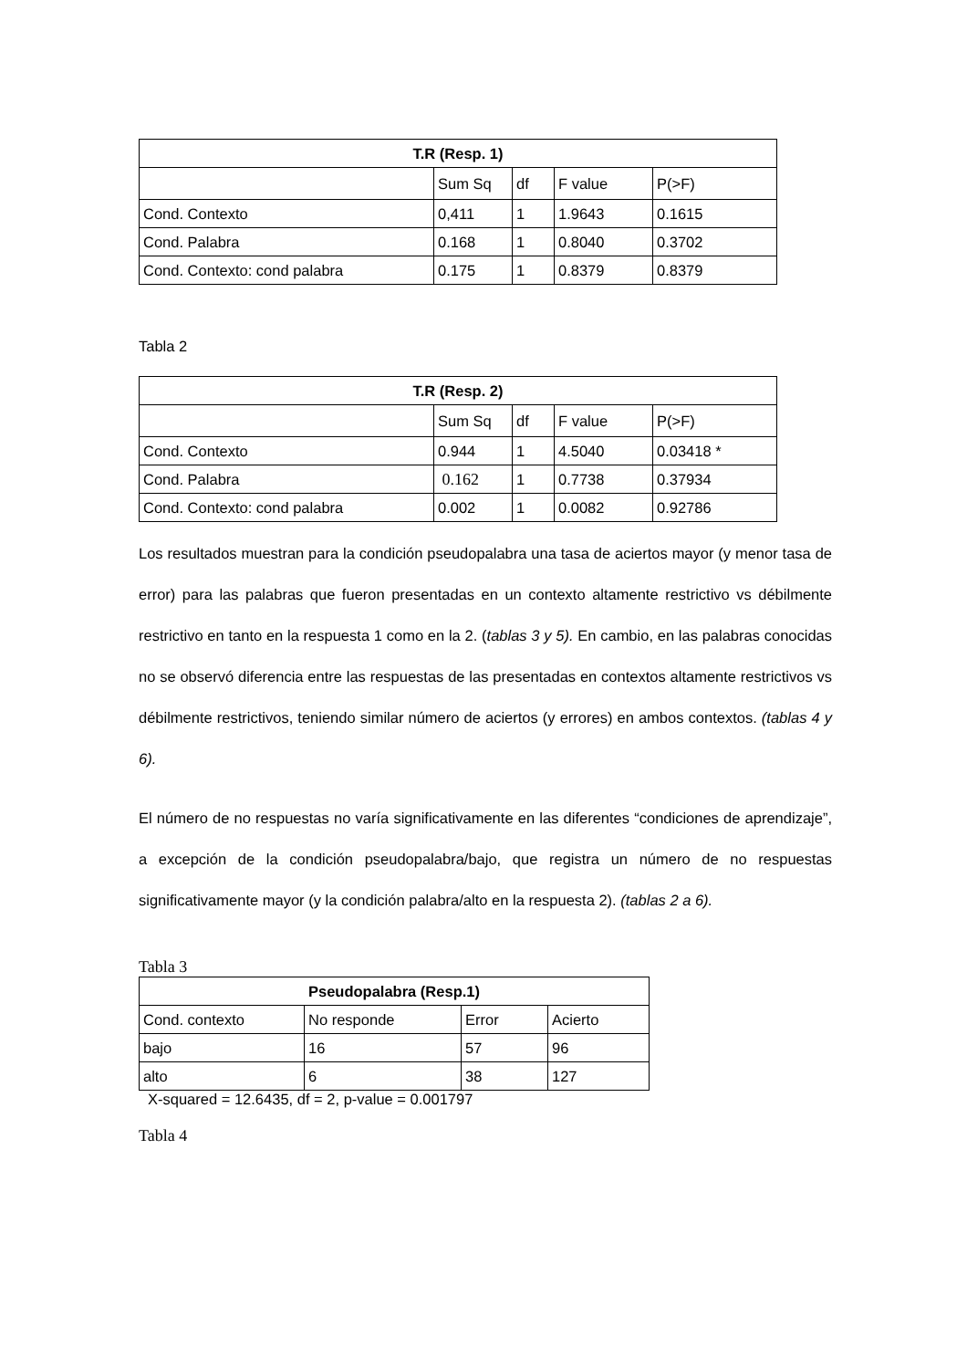| T.R (Resp. 1) | | | | |
| --- | --- | --- | --- | --- |
| | Sum Sq | df | F value | P(>F) |
| Cond. Contexto | 0,411 | 1 | 1.9643 | 0.1615 |
| Cond. Palabra | 0.168 | 1 | 0.8040 | 0.3702 |
| Cond. Contexto: cond palabra | 0.175 | 1 | 0.8379 | 0.8379 |
Tabla 2
| T.R (Resp. 2) | | | | |
| --- | --- | --- | --- | --- |
| | Sum Sq | df | F value | P(>F) |
| Cond. Contexto | 0.944 | 1 | 4.5040 | 0.03418 * |
| Cond. Palabra | 0.162 | 1 | 0.7738 | 0.37934 |
| Cond. Contexto: cond palabra | 0.002 | 1 | 0.0082 | 0.92786 |
Los resultados muestran para la condición pseudopalabra una tasa de aciertos mayor (y menor tasa de error) para las palabras que fueron presentadas en un contexto altamente restrictivo vs débilmente restrictivo en tanto en la respuesta 1 como en la 2. (tablas 3 y 5). En cambio, en las palabras conocidas no se observó diferencia entre las respuestas de las presentadas en contextos altamente restrictivos vs débilmente restrictivos, teniendo similar número de aciertos (y errores) en ambos contextos. (tablas 4 y 6).
El número de no respuestas no varía significativamente en las diferentes “condiciones de aprendizaje”, a excepción de la condición pseudopalabra/bajo, que registra un número de no respuestas significativamente mayor (y la condición palabra/alto en la respuesta 2). (tablas 2 a 6).
Tabla 3
| Pseudopalabra (Resp.1) | | | |
| --- | --- | --- | --- |
| Cond. contexto | No responde | Error | Acierto |
| bajo | 16 | 57 | 96 |
| alto | 6 | 38 | 127 |
X-squared = 12.6435, df = 2, p-value = 0.001797
Tabla 4